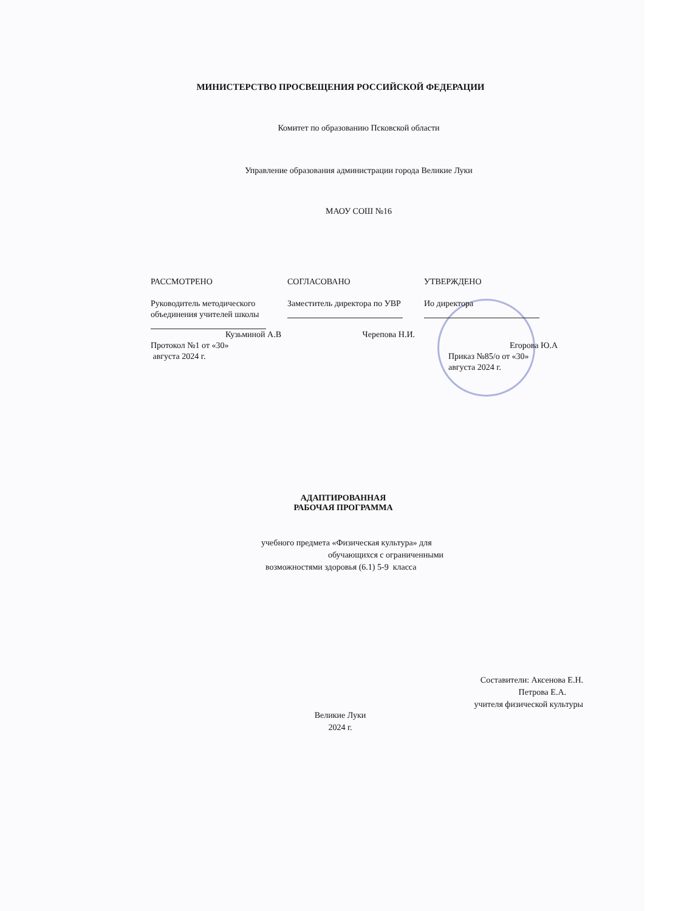МИНИСТЕРСТВО ПРОСВЕЩЕНИЯ РОССИЙСКОЙ ФЕДЕРАЦИИ
Комитет по образованию Псковской области
Управление образования администрации города Великие Луки
МАОУ СОШ №16
РАССМОТРЕНО
Руководитель методического объединения учителей школы
Кузьминой А.В
Протокол №1 от «30»
августа 2024 г.
СОГЛАСОВАНО
Заместитель директора по УВР
Черепова Н.И.
УТВЕРЖДЕНО
Ио директора
Егорова Ю.А
Приказ №85/о от «30»
августа 2024 г.
АДАПТИРОВАННАЯ
РАБОЧАЯ ПРОГРАММА
учебного предмета «Физическая культура» для
обучающихся с ограниченными
возможностями здоровья (6.1) 5-9 класса
Составители: Аксенова Е.Н.
Петрова Е.А.
учителя физической культуры
Великие Луки
2024 г.